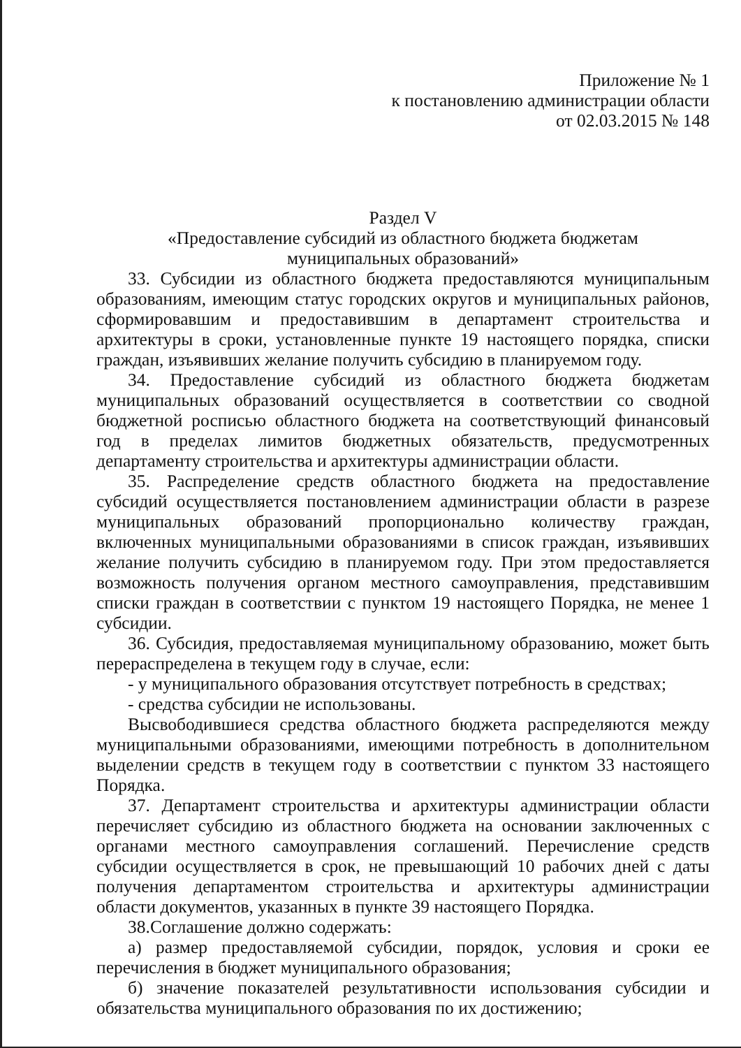Приложение № 1
к постановлению администрации области
от 02.03.2015 № 148
Раздел V
«Предоставление субсидий из областного бюджета бюджетам
муниципальных образований»
33. Субсидии из областного бюджета предоставляются муниципальным образованиям, имеющим статус городских округов и муниципальных районов, сформировавшим и предоставившим в департамент строительства и архитектуры в сроки, установленные пункте 19 настоящего порядка, списки граждан, изъявивших желание получить субсидию в планируемом году.
34. Предоставление субсидий из областного бюджета бюджетам муниципальных образований осуществляется в соответствии со сводной бюджетной росписью областного бюджета на соответствующий финансовый год в пределах лимитов бюджетных обязательств, предусмотренных департаменту строительства и архитектуры администрации области.
35. Распределение средств областного бюджета на предоставление субсидий осуществляется постановлением администрации области в разрезе муниципальных образований пропорционально количеству граждан, включенных муниципальными образованиями в список граждан, изъявивших желание получить субсидию в планируемом году. При этом предоставляется возможность получения органом местного самоуправления, представившим списки граждан в соответствии с пунктом 19 настоящего Порядка, не менее 1 субсидии.
36. Субсидия, предоставляемая муниципальному образованию, может быть перераспределена в текущем году в случае, если:
- у муниципального образования отсутствует потребность в средствах;
- средства субсидии не использованы.
Высвободившиеся средства областного бюджета распределяются между муниципальными образованиями, имеющими потребность в дополнительном выделении средств в текущем году в соответствии с пунктом 33 настоящего Порядка.
37. Департамент строительства и архитектуры администрации области перечисляет субсидию из областного бюджета на основании заключенных с органами местного самоуправления соглашений. Перечисление средств субсидии осуществляется в срок, не превышающий 10 рабочих дней с даты получения департаментом строительства и архитектуры администрации области документов, указанных в пункте 39 настоящего Порядка.
38.Соглашение должно содержать:
а) размер предоставляемой субсидии, порядок, условия и сроки ее перечисления в бюджет муниципального образования;
б) значение показателей результативности использования субсидии и обязательства муниципального образования по их достижению;